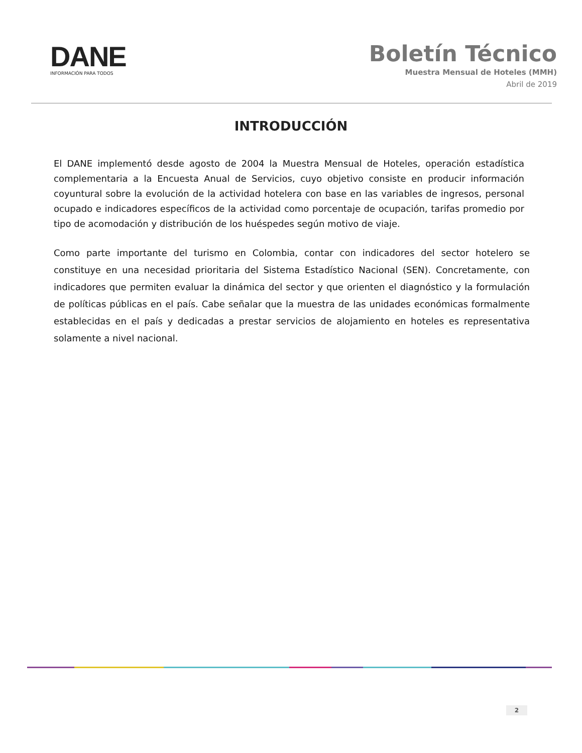DANE
INFORMACIÓN PARA TODOS
Boletín Técnico
Muestra Mensual de Hoteles (MMH)
Abril de 2019
INTRODUCCIÓN
El DANE implementó desde agosto de 2004 la Muestra Mensual de Hoteles, operación estadística complementaria a la Encuesta Anual de Servicios, cuyo objetivo consiste en producir información coyuntural sobre la evolución de la actividad hotelera con base en las variables de ingresos, personal ocupado e indicadores específicos de la actividad como porcentaje de ocupación, tarifas promedio por tipo de acomodación y distribución de los huéspedes según motivo de viaje.
Como parte importante del turismo en Colombia, contar con indicadores del sector hotelero se constituye en una necesidad prioritaria del Sistema Estadístico Nacional (SEN). Concretamente, con indicadores que permiten evaluar la dinámica del sector y que orienten el diagnóstico y la formulación de políticas públicas en el país. Cabe señalar que la muestra de las unidades económicas formalmente establecidas en el país y dedicadas a prestar servicios de alojamiento en hoteles es representativa solamente a nivel nacional.
2